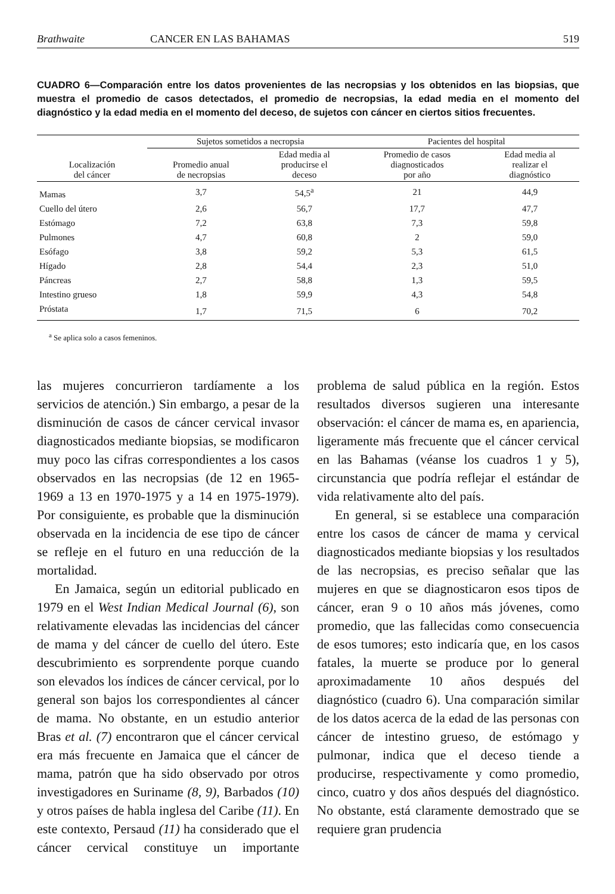Brathwaite CANCER EN LAS BAHAMAS 519
CUADRO 6—Comparación entre los datos provenientes de las necropsias y los obtenidos en las biopsias, que muestra el promedio de casos detectados, el promedio de necropsias, la edad media en el momento del diagnóstico y la edad media en el momento del deceso, de sujetos con cáncer en ciertos sitios frecuentes.
| | Sujetos sometidos a necropsia | | Pacientes del hospital | |
| --- | --- | --- | --- | --- |
| Localización del cáncer | Promedio anual de necropsias | Edad media al producirse el deceso | Promedio de casos diagnosticados por año | Edad media al realizar el diagnóstico |
| Mamas | 3,7 | 54,5<sup>a</sup> | 21 | 44,9 |
| Cuello del útero | 2,6 | 56,7 | 17,7 | 47,7 |
| Estómago | 7,2 | 63,8 | 7,3 | 59,8 |
| Pulmones | 4,7 | 60,8 | 2 | 59,0 |
| Esófago | 3,8 | 59,2 | 5,3 | 61,5 |
| Hígado | 2,8 | 54,4 | 2,3 | 51,0 |
| Páncreas | 2,7 | 58,8 | 1,3 | 59,5 |
| Intestino grueso | 1,8 | 59,9 | 4,3 | 54,8 |
| Próstata | 1,7 | 71,5 | 6 | 70,2 |
<sup>a</sup> Se aplica solo a casos femeninos.
las mujeres concurrieron tardíamente a los servicios de atención.) Sin embargo, a pesar de la disminución de casos de cáncer cervical invasor diagnosticados mediante biopsias, se modificaron muy poco las cifras correspondientes a los casos observados en las necropsias (de 12 en 1965-1969 a 13 en 1970-1975 y a 14 en 1975-1979). Por consiguiente, es probable que la disminución observada en la incidencia de ese tipo de cáncer se refleje en el futuro en una reducción de la mortalidad.
En Jamaica, según un editorial publicado en 1979 en el West Indian Medical Journal (6), son relativamente elevadas las incidencias del cáncer de mama y del cáncer de cuello del útero. Este descubrimiento es sorprendente porque cuando son elevados los índices de cáncer cervical, por lo general son bajos los correspondientes al cáncer de mama. No obstante, en un estudio anterior Bras et al. (7) encontraron que el cáncer cervical era más frecuente en Jamaica que el cáncer de mama, patrón que ha sido observado por otros investigadores en Suriname (8, 9), Barbados (10) y otros países de habla inglesa del Caribe (11). En este contexto, Persaud (11) ha considerado que el cáncer cervical constituye un importante problema de salud pública en la región. Estos resultados diversos sugieren una interesante observación: el cáncer de mama es, en apariencia, ligeramente más frecuente que el cáncer cervical en las Bahamas (véanse los cuadros 1 y 5), circunstancia que podría reflejar el estándar de vida relativamente alto del país.
En general, si se establece una comparación entre los casos de cáncer de mama y cervical diagnosticados mediante biopsias y los resultados de las necropsias, es preciso señalar que las mujeres en que se diagnosticaron esos tipos de cáncer, eran 9 o 10 años más jóvenes, como promedio, que las fallecidas como consecuencia de esos tumores; esto indicaría que, en los casos fatales, la muerte se produce por lo general aproximadamente 10 años después del diagnóstico (cuadro 6). Una comparación similar de los datos acerca de la edad de las personas con cáncer de intestino grueso, de estómago y pulmonar, indica que el deceso tiende a producirse, respectivamente y como promedio, cinco, cuatro y dos años después del diagnóstico. No obstante, está claramente demostrado que se requiere gran prudencia